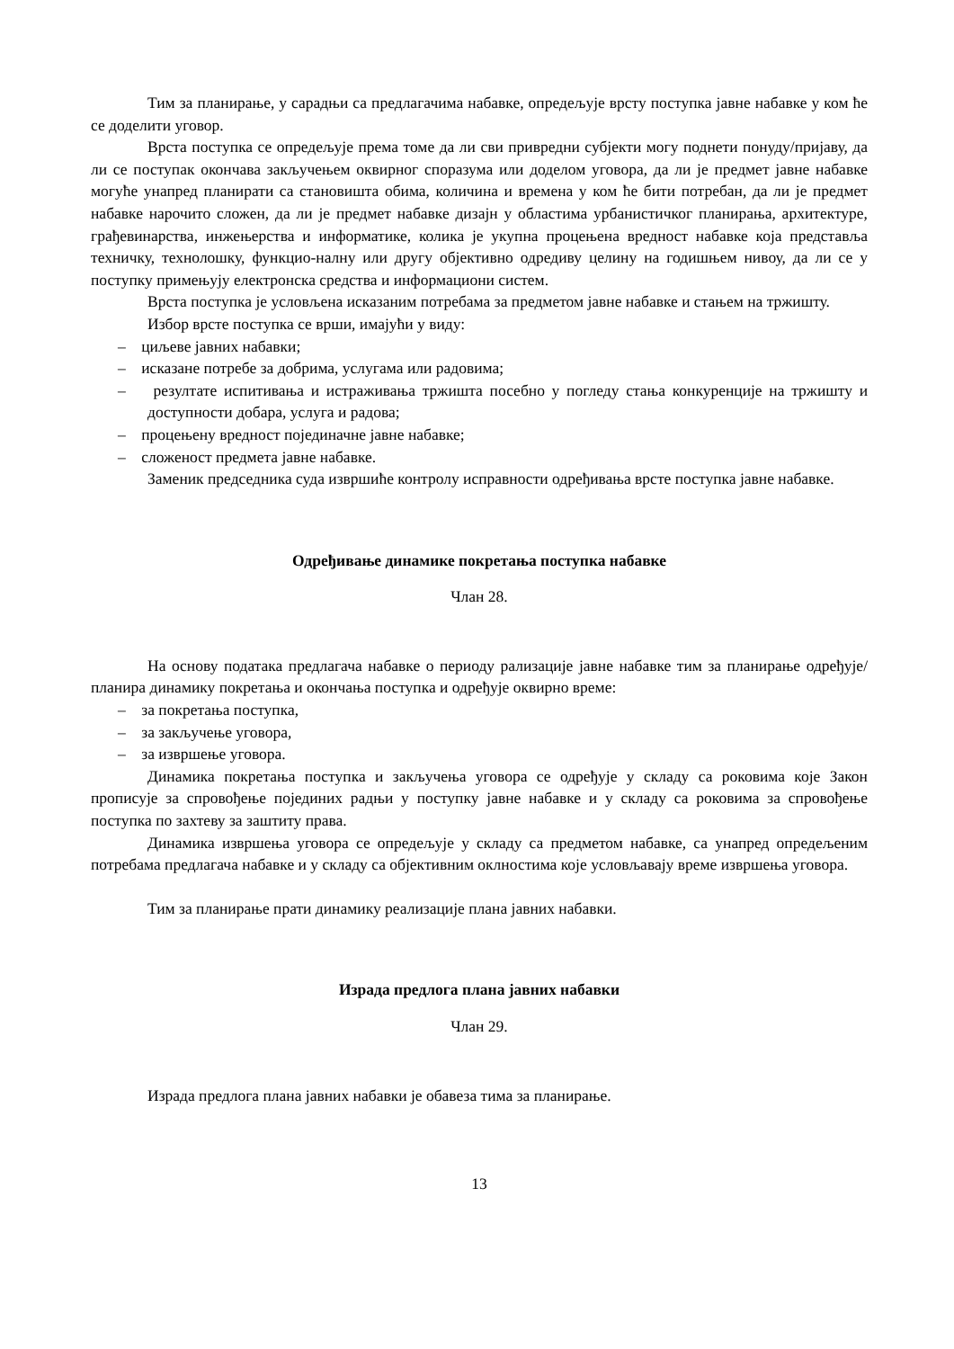Тим за планирање, у сарадњи са предлагачима набавке, опредељује врсту поступка јавне набавке у ком ће се доделити уговор.
Врста поступка се опредељује према томе да ли сви привредни субјекти могу поднети понуду/пријаву, да ли се поступак окончава закључењем оквирног споразума или доделом уговора, да ли је предмет јавне набавке могуће унапред планирати са становишта обима, количина и времена у ком ће бити потребан, да ли је предмет набавке нарочито сложен, да ли је предмет набавке дизајн у областима урбанистичког планирања, архитектуре, грађевинарства, инжењерства и информатике, колика је укупна процењена вредност набавке која представља техничку, технолошку, функцио-налну или другу објективно одредиву целину на годишњем нивоу, да ли се у поступку примењују електронска средства и информациони систем.
Врста поступка је условљена исказаним потребама за предметом јавне набавке и стањем на тржишту.
Избор врсте поступка се врши, имајући у виду:
– циљеве јавних набавки;
– исказане потребе за добрима, услугама или радовима;
– резултате испитивања и истраживања тржишта посебно у погледу стања конкуренције на тржишту и доступности добара, услуга и радова;
– процењену вредност појединачне јавне набавке;
– сложеност предмета јавне набавке.
Заменик председника суда извршиће контролу исправности одређивања врсте поступка јавне набавке.
Одређивање динамике покретања поступка набавке
Члан 28.
На основу података предлагача набавке о периоду рализације јавне набавке тим за планирање одређује/планира динамику покретања и окончања поступка и одређује оквирно време:
– за покретања поступка,
– за закључење уговора,
– за извршење уговора.
Динамика покретања поступка и закључења уговора се одређује у складу са роковима које Закон прописује за спровођење појединих радњи у поступку јавне набавке и у складу са роковима за спровођење поступка по захтеву за заштиту права.
Динамика извршења уговора се опредељује у складу са предметом набавке, са унапред опредељеним потребама предлагача набавке и у складу са објективним оклностима које условљавају време извршења уговора.
Тим за планирање прати динамику реализације плана јавних набавки.
Израда предлога плана јавних набавки
Члан 29.
Израда предлога плана јавних набавки је обавеза тима за планирање.
13